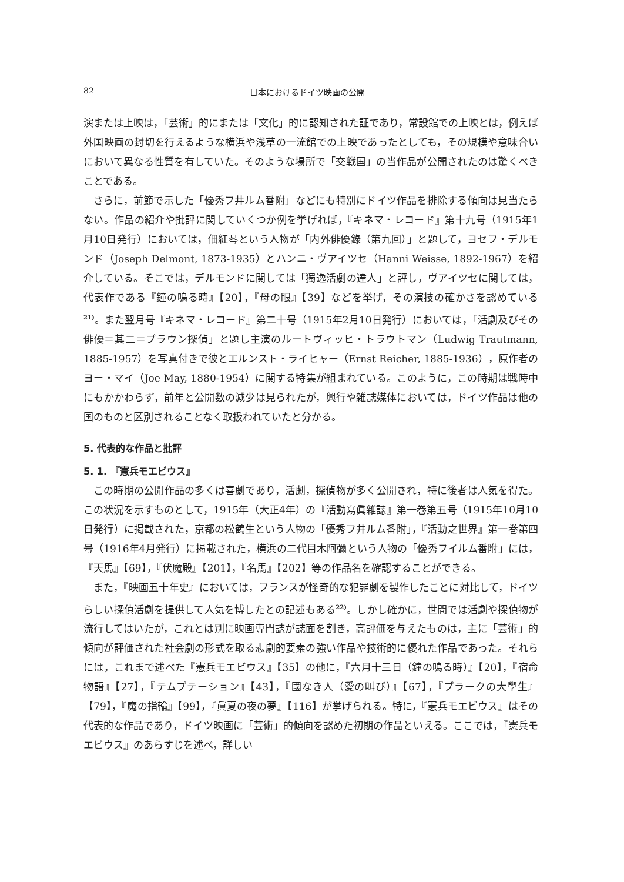82 日本におけるドイツ映画の公開
演または上映は，「芸術」的にまたは「文化」的に認知された証であり，常設館での上映とは，例えば外国映画の封切を行えるような横浜や浅草の一流館での上映であったとしても，その規模や意味合いにおいて異なる性質を有していた。そのような場所で「交戦国」の当作品が公開されたのは驚くべきことである。
さらに，前節で示した「優秀フ井ルム番附」などにも特別にドイツ作品を排除する傾向は見当たらない。作品の紹介や批評に関していくつか例を挙げれば，『キネマ・レコード』第十九号（1915年1月10日発行）においては，佃紅琴という人物が「内外俳優錄（第九回）」と題して，ヨセフ・デルモンド（Joseph Delmont, 1873-1935）とハンニ・ヴアイツセ（Hanni Weisse, 1892-1967）を紹介している。そこでは，デルモンドに関しては「獨逸活劇の達人」と評し，ヴアイツセに関しては，代表作である『鐘の鳴る時』【20】，『母の眼』【39】などを挙げ，その演技の確かさを認めている<sup>21)</sup>。また翌月号『キネマ・レコード』第二十号（1915年2月10日発行）においては，「活劇及びその俳優＝其二＝ブラウン探偵」と題し主演のルートヴィッヒ・トラウトマン（Ludwig Trautmann, 1885-1957）を写真付きで彼とエルンスト・ライヒャー（Ernst Reicher, 1885-1936），原作者のヨー・マイ（Joe May, 1880-1954）に関する特集が組まれている。このように，この時期は戦時中にもかかわらず，前年と公開数の減少は見られたが，興行や雑誌媒体においては，ドイツ作品は他の国のものと区別されることなく取扱われていたと分かる。
5. 代表的な作品と批評
5. 1. 『憲兵モエビウス』
この時期の公開作品の多くは喜劇であり，活劇，探偵物が多く公開され，特に後者は人気を得た。この状況を示すものとして，1915年（大正4年）の『活動寫眞雜誌』第一巻第五号（1915年10月10日発行）に掲載された，京都の松鶴生という人物の「優秀フ井ルム番附」，『活動之世界』第一巻第四号（1916年4月発行）に掲載された，横浜の二代目木阿彌という人物の「優秀フイルム番附」には，『天馬』【69】，『伏魔殿』【201】，『名馬』【202】等の作品名を確認することができる。
また，『映画五十年史』においては，フランスが怪奇的な犯罪劇を製作したことに対比して，ドイツらしい探偵活劇を提供して人気を博したとの記述もある<sup>22)</sup>。しかし確かに，世間では活劇や探偵物が流行してはいたが，これとは別に映画専門誌が誌面を割き，高評価を与えたものは，主に「芸術」的傾向が評価された社会劇の形式を取る悲劇的要素の強い作品や技術的に優れた作品であった。それらには，これまで述べた『憲兵モエビウス』【35】の他に，『六月十三日（鐘の鳴る時）』【20】，『宿命物語』【27】，『テムプテーション』【43】，『國なき人（愛の叫び）』【67】，『プラークの大學生』【79】，『魔の指輪』【99】，『眞夏の夜の夢』【116】が挙げられる。特に，『憲兵モエビウス』はその代表的な作品であり，ドイツ映画に「芸術」的傾向を認めた初期の作品といえる。ここでは，『憲兵モエビウス』のあらすじを述べ，詳しい